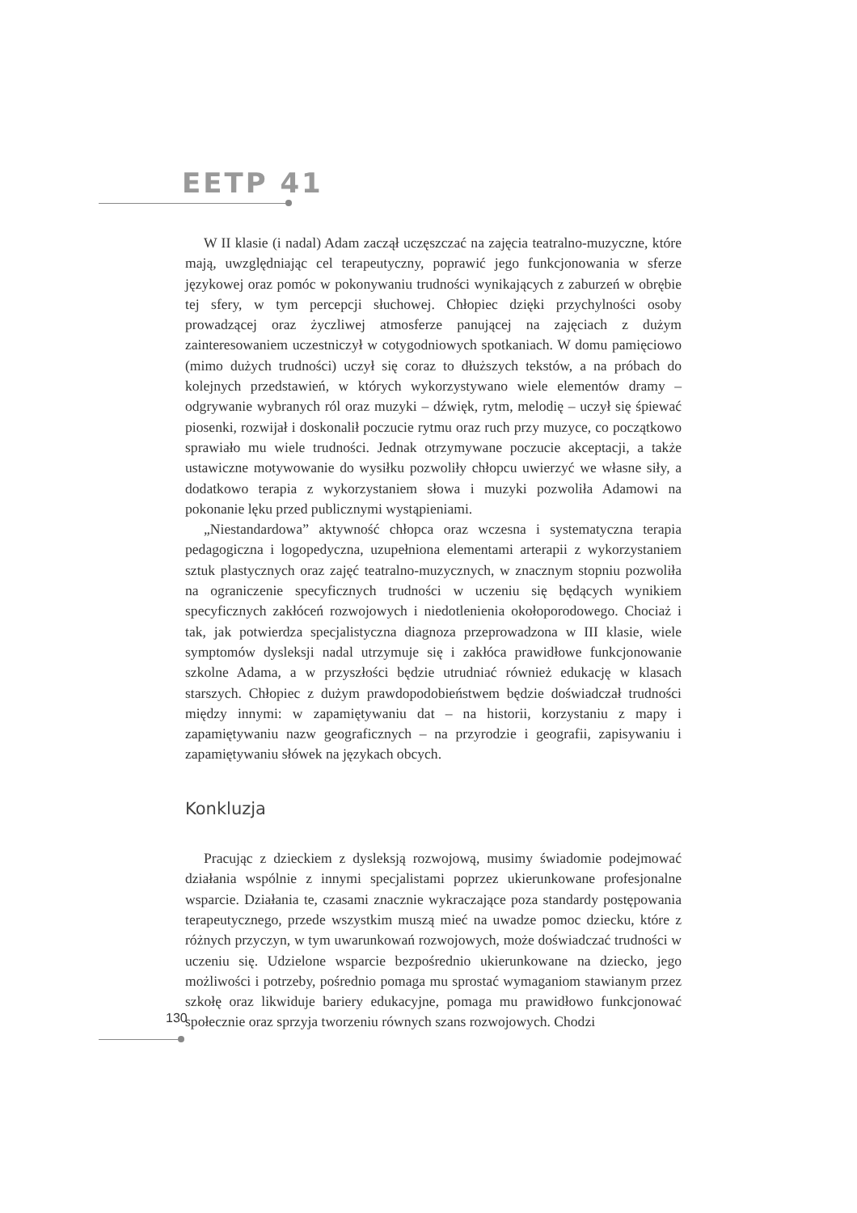EETP 41
W II klasie (i nadal) Adam zaczął uczęszczać na zajęcia teatralno-muzyczne, które mają, uwzględniając cel terapeutyczny, poprawić jego funkcjonowania w sferze językowej oraz pomóc w pokonywaniu trudności wynikających z zaburzeń w obrębie tej sfery, w tym percepcji słuchowej. Chłopiec dzięki przychylności osoby prowadzącej oraz życzliwej atmosferze panującej na zajęciach z dużym zainteresowaniem uczestniczył w cotygodniowych spotkaniach. W domu pamięciowo (mimo dużych trudności) uczył się coraz to dłuższych tekstów, a na próbach do kolejnych przedstawień, w których wykorzystywano wiele elementów dramy – odgrywanie wybranych ról oraz muzyki – dźwięk, rytm, melodię – uczył się śpiewać piosenki, rozwijał i doskonalił poczucie rytmu oraz ruch przy muzyce, co początkowo sprawiało mu wiele trudności. Jednak otrzymywane poczucie akceptacji, a także ustawiczne motywowanie do wysiłku pozwoliły chłopcu uwierzyć we własne siły, a dodatkowo terapia z wykorzystaniem słowa i muzyki pozwoliła Adamowi na pokonanie lęku przed publicznymi wystąpieniami.
„Niestandardowa” aktywność chłopca oraz wczesna i systematyczna terapia pedagogiczna i logopedyczna, uzupełniona elementami arterapii z wykorzystaniem sztuk plastycznych oraz zajęć teatralno-muzycznych, w znacznym stopniu pozwoliła na ograniczenie specyficznych trudności w uczeniu się będących wynikiem specyficznych zakłóceń rozwojowych i niedotlenienia okołoporodowego. Chociaż i tak, jak potwierdza specjalistyczna diagnoza przeprowadzona w III klasie, wiele symptomów dysleksji nadal utrzymuje się i zakłóca prawidłowe funkcjonowanie szkolne Adama, a w przyszłości będzie utrudniać również edukację w klasach starszych. Chłopiec z dużym prawdopodobieństwem będzie doświadczał trudności między innymi: w zapamiętywaniu dat – na historii, korzystaniu z mapy i zapamiętywaniu nazw geograficznych – na przyrodzie i geografii, zapisywaniu i zapamiętywaniu słówek na językach obcych.
Konkluzja
Pracując z dzieckiem z dysleksją rozwojową, musimy świadomie podejmować działania wspólnie z innymi specjalistami poprzez ukierunkowane profesjonalne wsparcie. Działania te, czasami znacznie wykraczające poza standardy postępowania terapeutycznego, przede wszystkim muszą mieć na uwadze pomoc dziecku, które z różnych przyczyn, w tym uwarunkowań rozwojowych, może doświadczać trudności w uczeniu się. Udzielone wsparcie bezpośrednio ukierunkowane na dziecko, jego możliwości i potrzeby, pośrednio pomaga mu sprostać wymaganiom stawianym przez szkołę oraz likwiduje bariery edukacyjne, pomaga mu prawidłowo funkcjonować społecznie oraz sprzyja tworzeniu równych szans rozwojowych. Chodzi
130